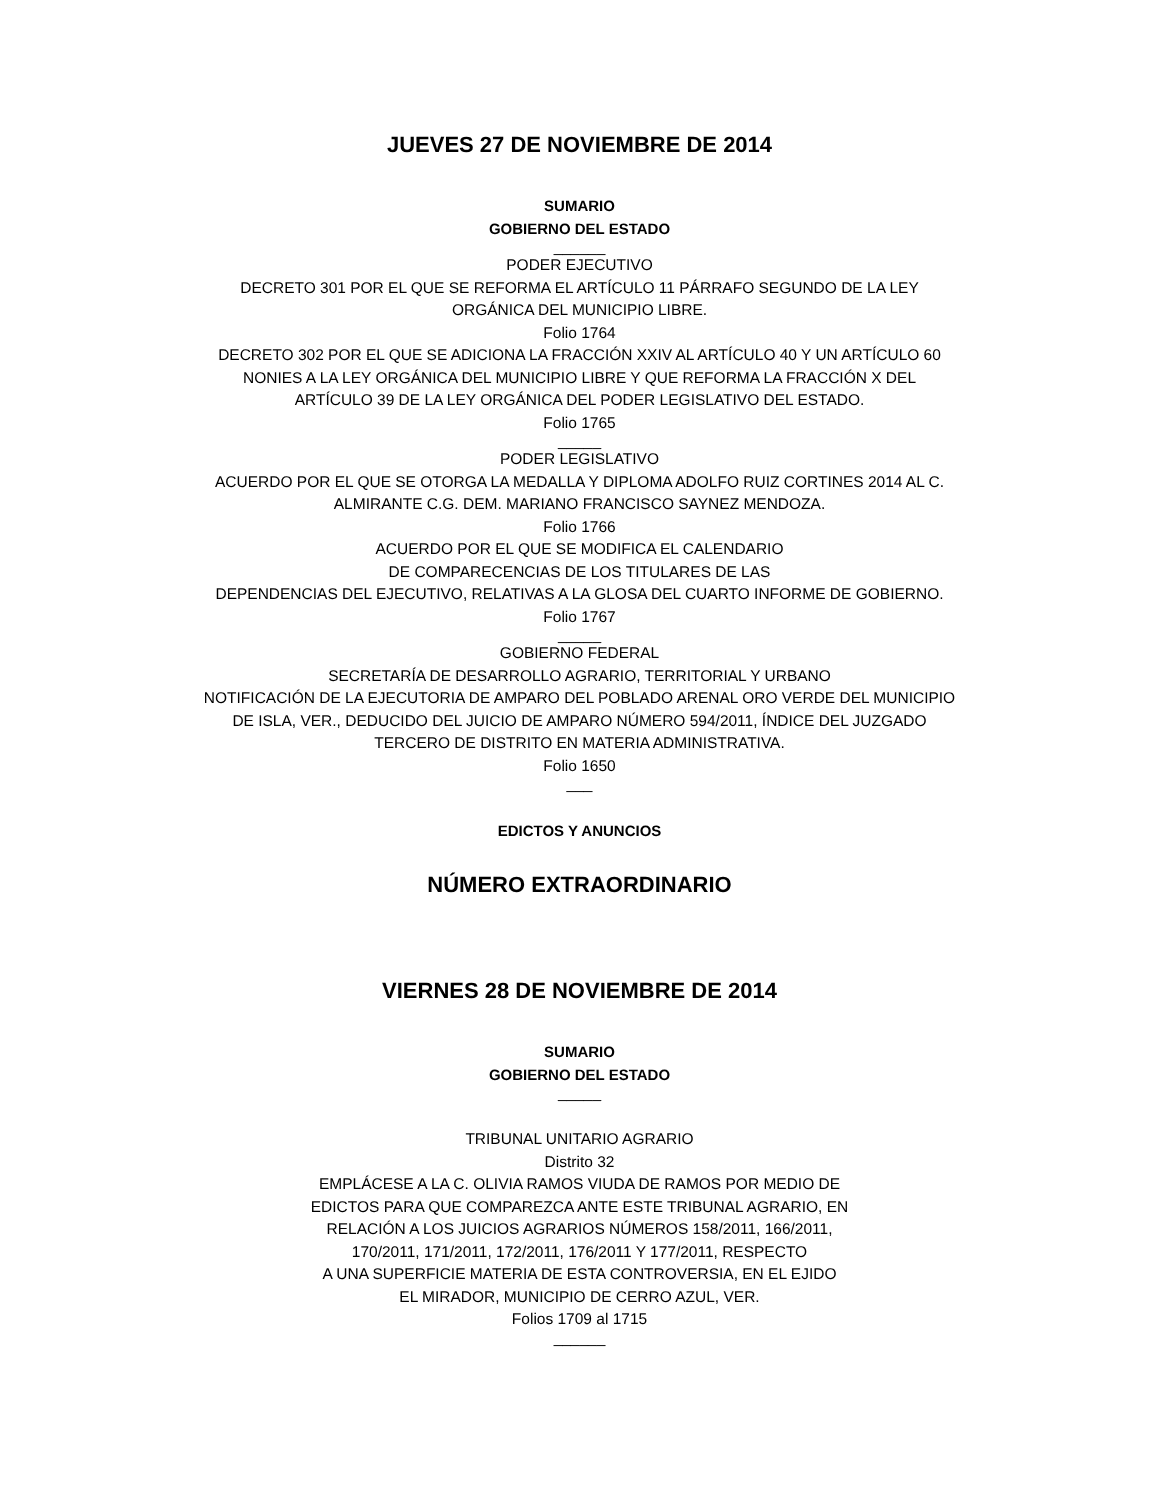JUEVES 27 DE NOVIEMBRE DE 2014
SUMARIO
GOBIERNO DEL ESTADO
______
PODER EJECUTIVO
DECRETO 301 POR EL QUE SE REFORMA EL ARTÍCULO 11 PÁRRAFO SEGUNDO DE LA LEY
ORGÁNICA DEL MUNICIPIO LIBRE.
Folio 1764
DECRETO 302 POR EL QUE SE ADICIONA LA FRACCIÓN XXIV AL ARTÍCULO 40 Y UN ARTÍCULO 60
NONIES A LA LEY ORGÁNICA DEL MUNICIPIO LIBRE Y QUE REFORMA LA FRACCIÓN X DEL
ARTÍCULO 39 DE LA LEY ORGÁNICA DEL PODER LEGISLATIVO DEL ESTADO.
Folio 1765
_____
PODER LEGISLATIVO
ACUERDO POR EL QUE SE OTORGA LA MEDALLA Y DIPLOMA ADOLFO RUIZ CORTINES 2014 AL C.
ALMIRANTE C.G. DEM. MARIANO FRANCISCO SAYNEZ MENDOZA.
Folio 1766
ACUERDO POR EL QUE SE MODIFICA EL CALENDARIO
DE COMPARECENCIAS DE LOS TITULARES DE LAS
DEPENDENCIAS DEL EJECUTIVO, RELATIVAS A LA GLOSA DEL CUARTO INFORME DE GOBIERNO.
Folio 1767
_____
GOBIERNO FEDERAL
SECRETARÍA DE DESARROLLO AGRARIO, TERRITORIAL Y URBANO
NOTIFICACIÓN DE LA EJECUTORIA DE AMPARO DEL POBLADO ARENAL ORO VERDE DEL MUNICIPIO
DE ISLA, VER., DEDUCIDO DEL JUICIO DE AMPARO NÚMERO 594/2011, ÍNDICE DEL JUZGADO
TERCERO DE DISTRITO EN MATERIA ADMINISTRATIVA.
Folio 1650
___
EDICTOS Y ANUNCIOS
NÚMERO EXTRAORDINARIO
VIERNES 28 DE NOVIEMBRE DE 2014
SUMARIO
GOBIERNO DEL ESTADO
_____
TRIBUNAL UNITARIO AGRARIO
Distrito 32
EMPLÁCESE A LA C. OLIVIA RAMOS VIUDA DE RAMOS POR MEDIO DE
EDICTOS PARA QUE COMPAREZCA ANTE ESTE TRIBUNAL AGRARIO, EN
RELACIÓN A LOS JUICIOS AGRARIOS NÚMEROS 158/2011, 166/2011,
170/2011, 171/2011, 172/2011, 176/2011 Y 177/2011, RESPECTO
A UNA SUPERFICIE MATERIA DE ESTA CONTROVERSIA, EN EL EJIDO
EL MIRADOR, MUNICIPIO DE CERRO AZUL, VER.
Folios 1709 al 1715
______